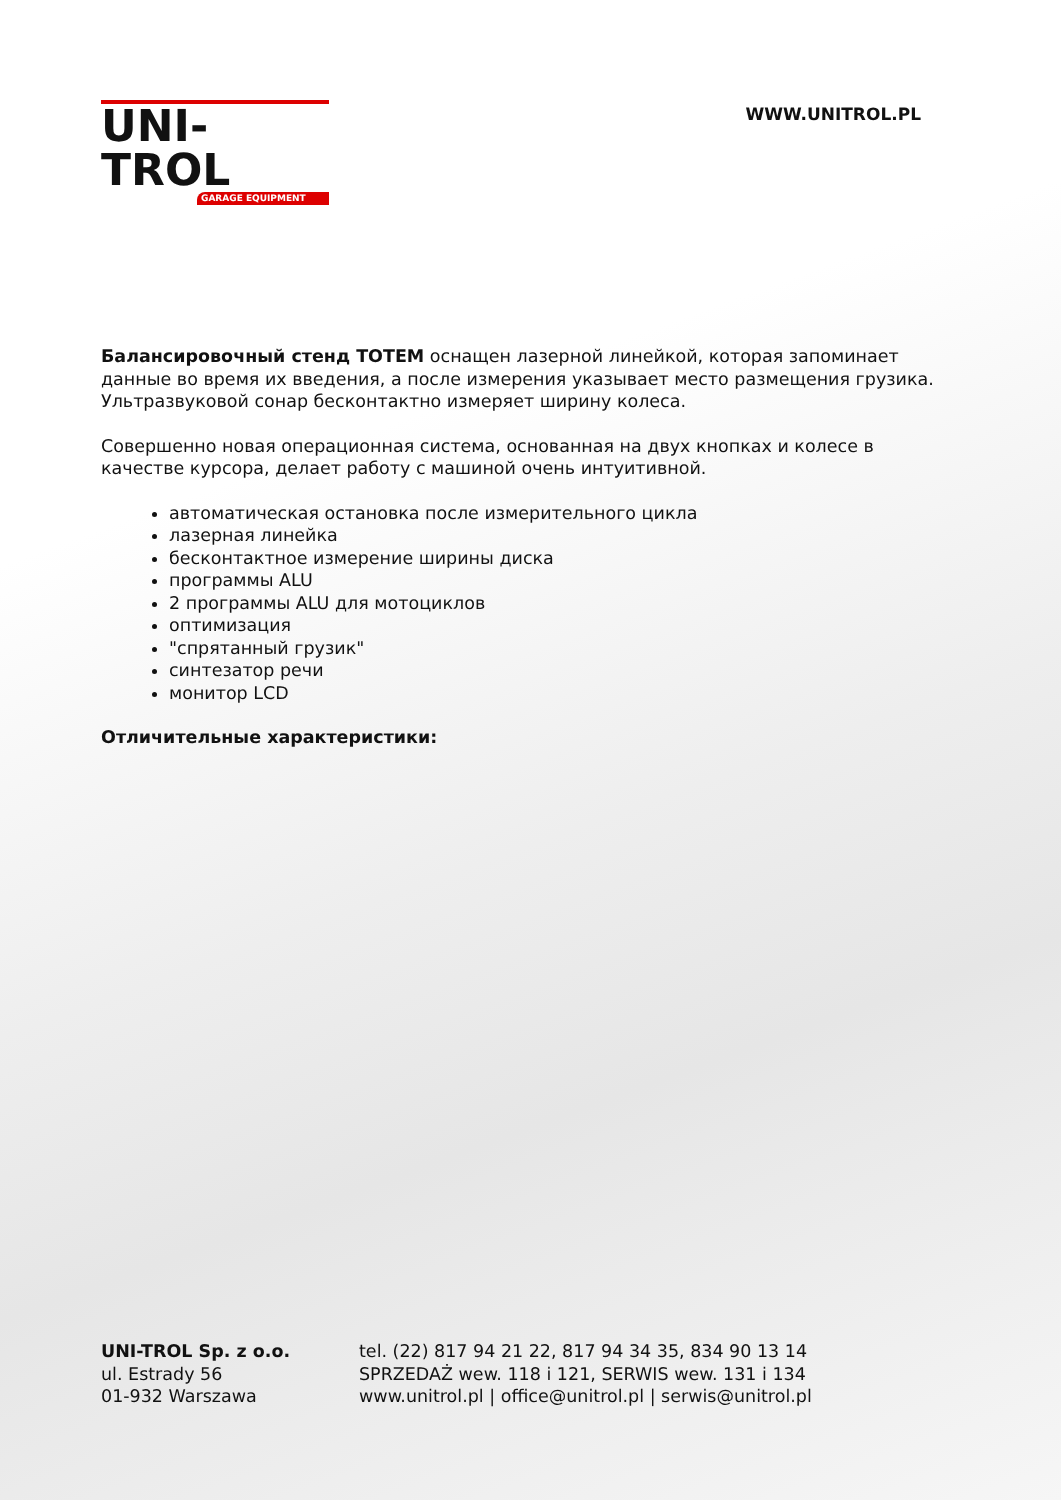UNI-TROL
GARAGE EQUIPMENT
WWW.UNITROL.PL
Балансировочный стенд TOTEM оснащен лазерной линейкой, которая запоминает данные во время их введения, а после измерения указывает место размещения грузика. Ультразвуковой сонар бесконтактно измеряет ширину колеса.
Совершенно новая операционная система, основанная на двух кнопках и колесе в качестве курсора, делает работу с машиной очень интуитивной.
автоматическая остановка после измерительного цикла
лазерная линейка
бесконтактное измерение ширины диска
программы ALU
2 программы ALU для мотоциклов
оптимизация
"спрятанный грузик"
синтезатор речи
монитор LCD
Отличительные характеристики:
UNI-TROL Sp. z o.o.
ul. Estrady 56
01-932 Warszawa
tel. (22) 817 94 21 22, 817 94 34 35, 834 90 13 14
SPRZEDAŻ wew. 118 i 121, SERWIS wew. 131 i 134
www.unitrol.pl | office@unitrol.pl | serwis@unitrol.pl